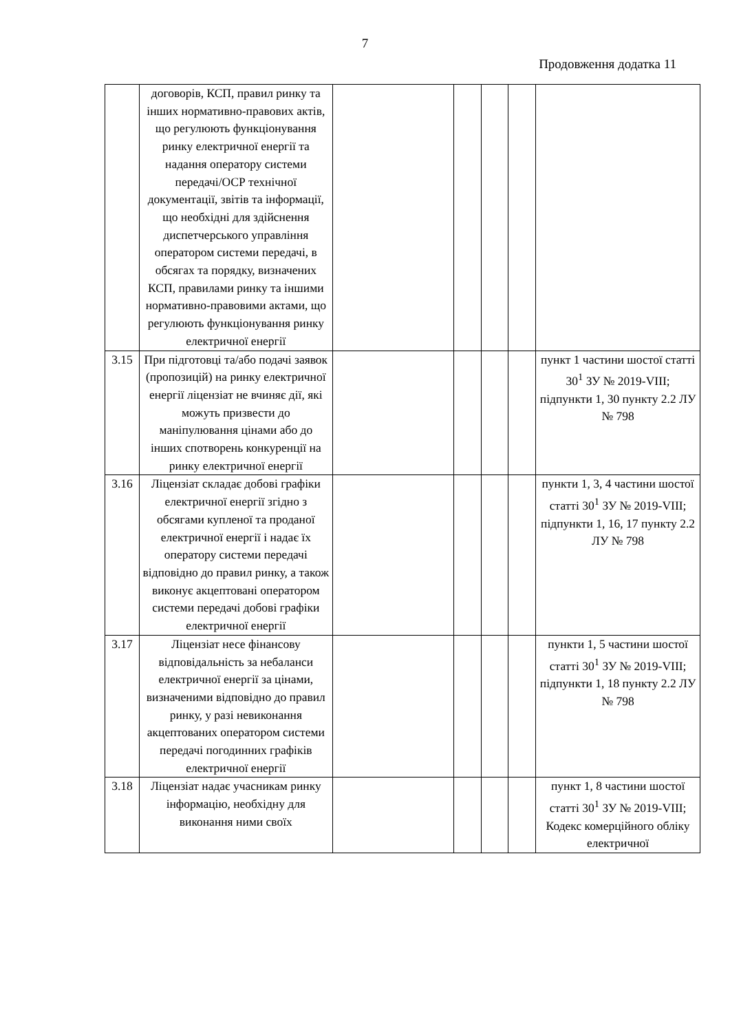7
Продовження додатка 11
| | договорів, КСП, правил ринку та інших нормативно-правових актів, що регулюють функціонування ринку електричної енергії та надання оператору системи передачі/ОСР технічної документації, звітів та інформації, що необхідні для здійснення диспетчерського управління оператором системи передачі, в обсягах та порядку, визначених КСП, правилами ринку та іншими нормативно-правовими актами, що регулюють функціонування ринку електричної енергії | | | | | |
| 3.15 | При підготовці та/або подачі заявок (пропозицій) на ринку електричної енергії ліцензіат не вчиняє дії, які можуть призвести до маніпулювання цінами або до інших спотворень конкуренції на ринку електричної енергії | | | | | пункт 1 частини шостої статті 30<sup>1</sup> ЗУ № 2019-VIII; підпункти 1, 30 пункту 2.2 ЛУ № 798 |
| 3.16 | Ліцензіат складає добові графіки електричної енергії згідно з обсягами купленої та проданої електричної енергії і надає їх оператору системи передачі відповідно до правил ринку, а також виконує акцептовані оператором системи передачі добові графіки електричної енергії | | | | | пункти 1, 3, 4 частини шостої статті 30<sup>1</sup> ЗУ № 2019-VIII; підпункти 1, 16, 17 пункту 2.2 ЛУ № 798 |
| 3.17 | Ліцензіат несе фінансову відповідальність за небаланси електричної енергії за цінами, визначеними відповідно до правил ринку, у разі невиконання акцептованих оператором системи передачі погодинних графіків електричної енергії | | | | | пункти 1, 5 частини шостої статті 30<sup>1</sup> ЗУ № 2019-VIII; підпункти 1, 18 пункту 2.2 ЛУ № 798 |
| 3.18 | Ліцензіат надає учасникам ринку інформацію, необхідну для виконання ними своїх | | | | | пункт 1, 8 частини шостої статті 30<sup>1</sup> ЗУ № 2019-VIII; Кодекс комерційного обліку електричної |